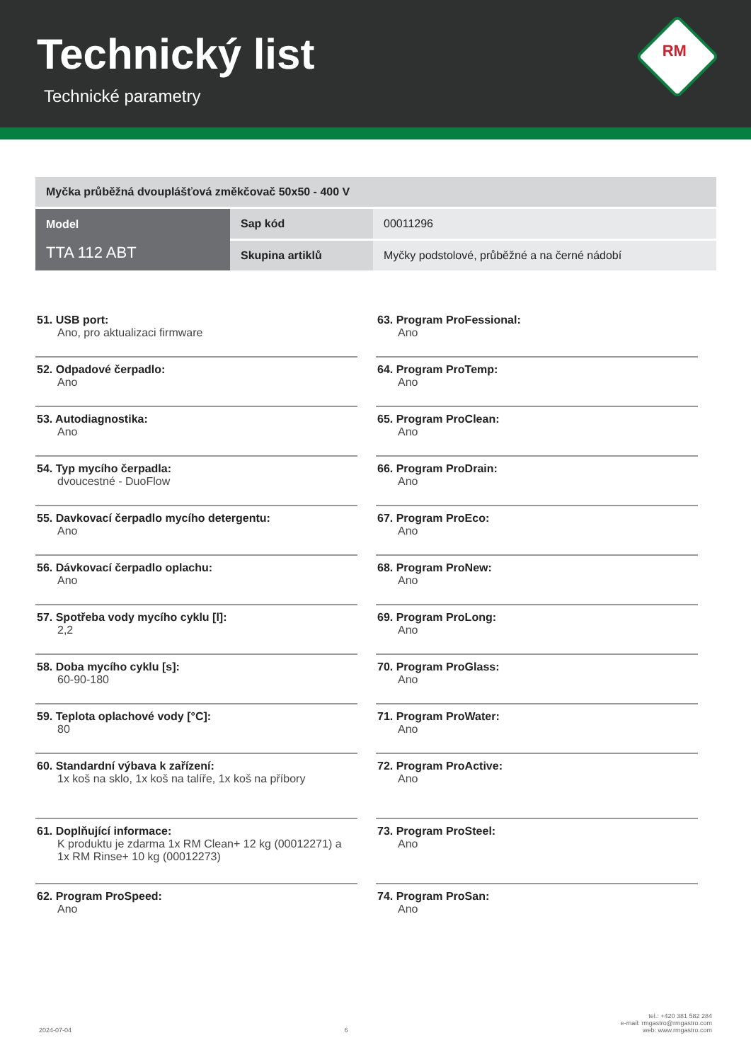Technický list
Technické parametry
RM
| Myčka průběžná dvouplášťová změkčovač 50x50 - 400 V | | |
| Model TTA 112 ABT | Sap kód | 00011296 |
| | Skupina artiklů | Myčky podstolové, průběžné a na černé nádobí |
51. USB port:
Ano, pro aktualizaci firmware
52. Odpadové čerpadlo:
Ano
53. Autodiagnostika:
Ano
54. Typ mycího čerpadla:
dvoucestné - DuoFlow
55. Davkovací čerpadlo mycího detergentu:
Ano
56. Dávkovací čerpadlo oplachu:
Ano
57. Spotřeba vody mycího cyklu [l]:
2,2
58. Doba mycího cyklu [s]:
60-90-180
59. Teplota oplachové vody [°C]:
80
60. Standardní výbava k zařízení:
1x koš na sklo, 1x koš na talíře, 1x koš na příbory
61. Doplňující informace:
K produktu je zdarma 1x RM Clean+ 12 kg (00012271) a 1x RM Rinse+ 10 kg (00012273)
62. Program ProSpeed:
Ano
63. Program ProFessional:
Ano
64. Program ProTemp:
Ano
65. Program ProClean:
Ano
66. Program ProDrain:
Ano
67. Program ProEco:
Ano
68. Program ProNew:
Ano
69. Program ProLong:
Ano
70. Program ProGlass:
Ano
71. Program ProWater:
Ano
72. Program ProActive:
Ano
73. Program ProSteel:
Ano
74. Program ProSan:
Ano
2024-07-04 6 tel.: +420 381 582 284
e-mail: rmgastro@rmgastro.com
web: www.rmgastro.com